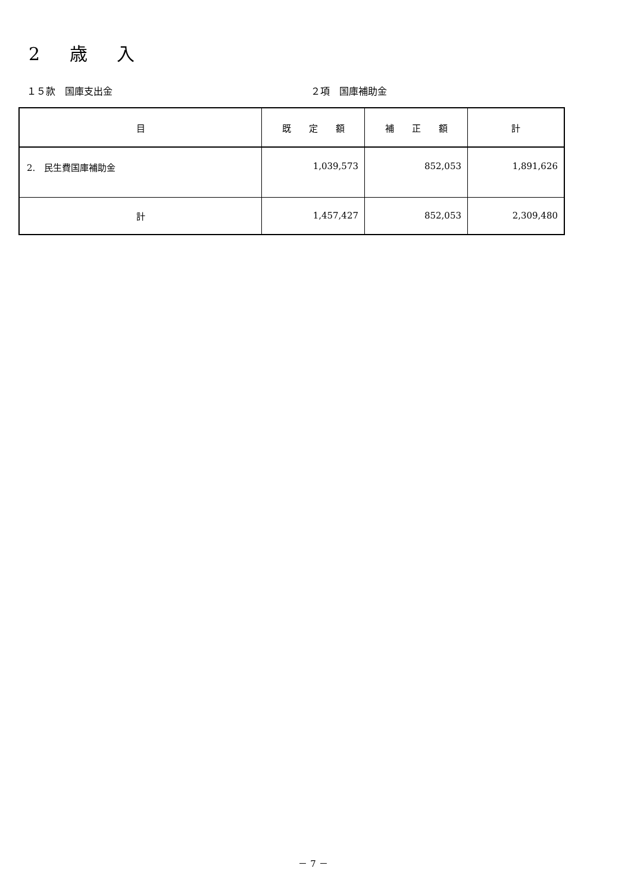2 歳 入
１５款　国庫支出金 ２項　国庫補助金
| 目 | 既 定 額 | 補 正 額 | 計 |
| --- | --- | --- | --- |
| 2. 民生費国庫補助金 | 1,039,573 | 852,053 | 1,891,626 |
| 計 | 1,457,427 | 852,053 | 2,309,480 |
－ 7 －